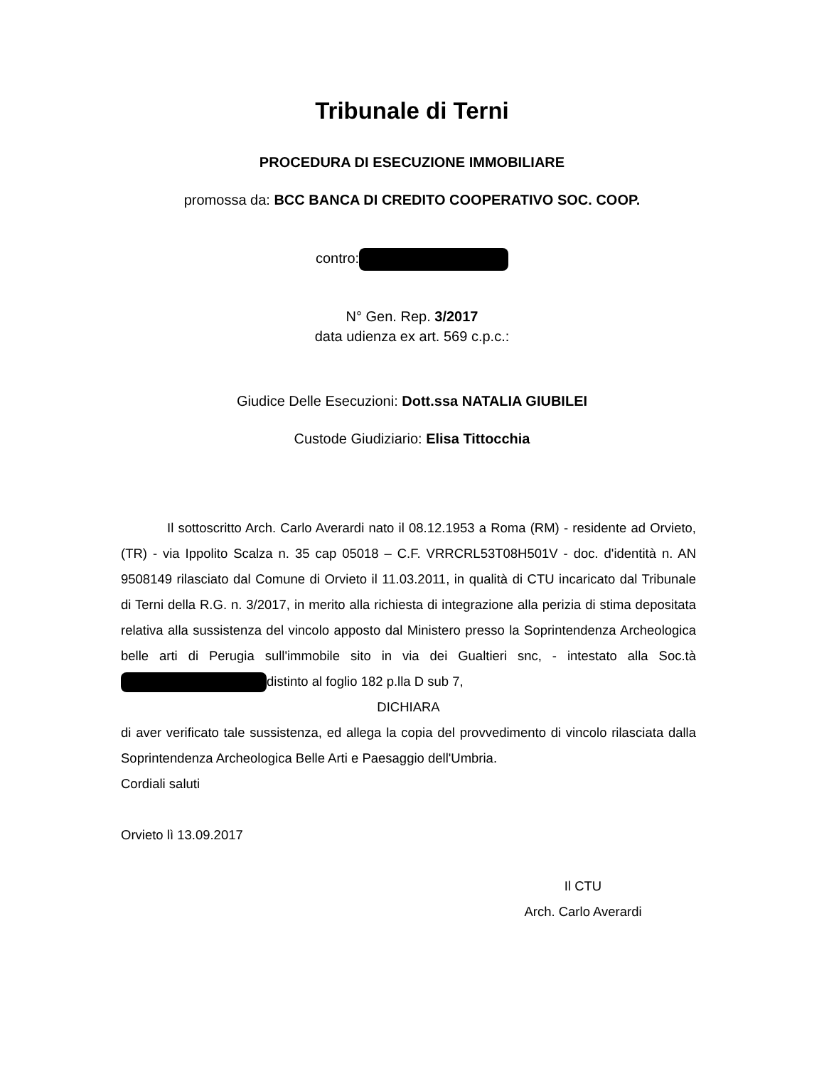Tribunale di Terni
PROCEDURA DI ESECUZIONE IMMOBILIARE
promossa da: BCC BANCA DI CREDITO COOPERATIVO SOC. COOP.
contro:
N° Gen. Rep. 3/2017
data udienza ex art. 569 c.p.c.:
Giudice Delle Esecuzioni: Dott.ssa NATALIA GIUBILEI
Custode Giudiziario: Elisa Tittocchia
Il sottoscritto Arch. Carlo Averardi nato il 08.12.1953 a Roma (RM) - residente ad Orvieto, (TR) - via Ippolito Scalza n. 35 cap 05018 – C.F. VRRCRL53T08H501V - doc. d'identità n. AN 9508149 rilasciato dal Comune di Orvieto il 11.03.2011, in qualità di CTU incaricato dal Tribunale di Terni della R.G. n. 3/2017, in merito alla richiesta di integrazione alla perizia di stima depositata relativa alla sussistenza del vincolo apposto dal Ministero presso la Soprintendenza Archeologica belle arti di Perugia sull'immobile sito in via dei Gualtieri snc, - intestato alla Soc.tà distinto al foglio 182 p.lla D sub 7,
DICHIARA
di aver verificato tale sussistenza, ed allega la copia del provvedimento di vincolo rilasciata dalla Soprintendenza Archeologica Belle Arti e Paesaggio dell'Umbria.
Cordiali saluti
Orvieto lì 13.09.2017
Il CTU
Arch. Carlo Averardi